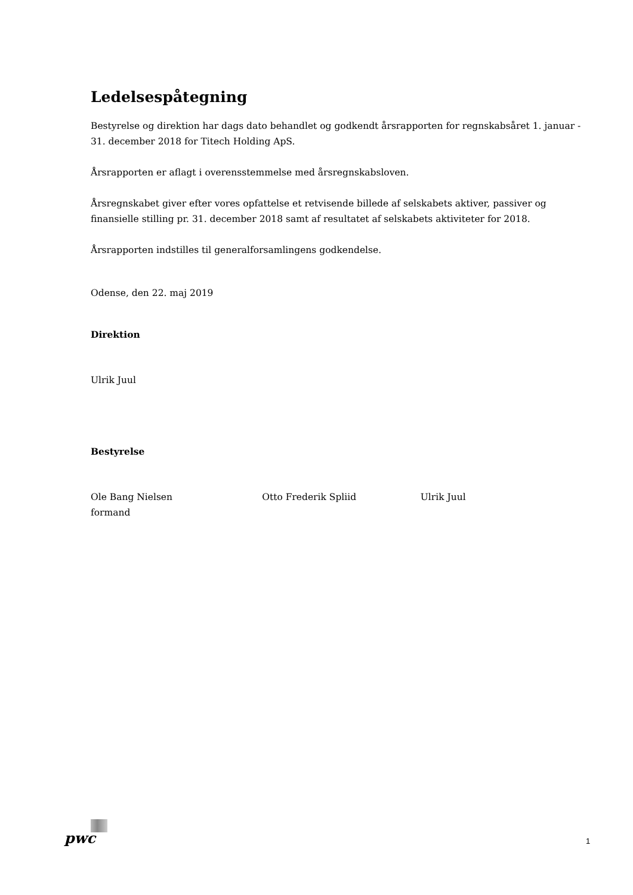Ledelsespåtegning
Bestyrelse og direktion har dags dato behandlet og godkendt årsrapporten for regnskabsåret 1. januar - 31. december 2018 for Titech Holding ApS.
Årsrapporten er aflagt i overensstemmelse med årsregnskabsloven.
Årsregnskabet giver efter vores opfattelse et retvisende billede af selskabets aktiver, passiver og finansielle stilling pr. 31. december 2018 samt af resultatet af selskabets aktiviteter for 2018.
Årsrapporten indstilles til generalforsamlingens godkendelse.
Odense, den 22. maj 2019
Direktion
Ulrik Juul
Bestyrelse
Ole Bang Nielsen
formand
Otto Frederik Spliid Ulrik Juul
pwc 1